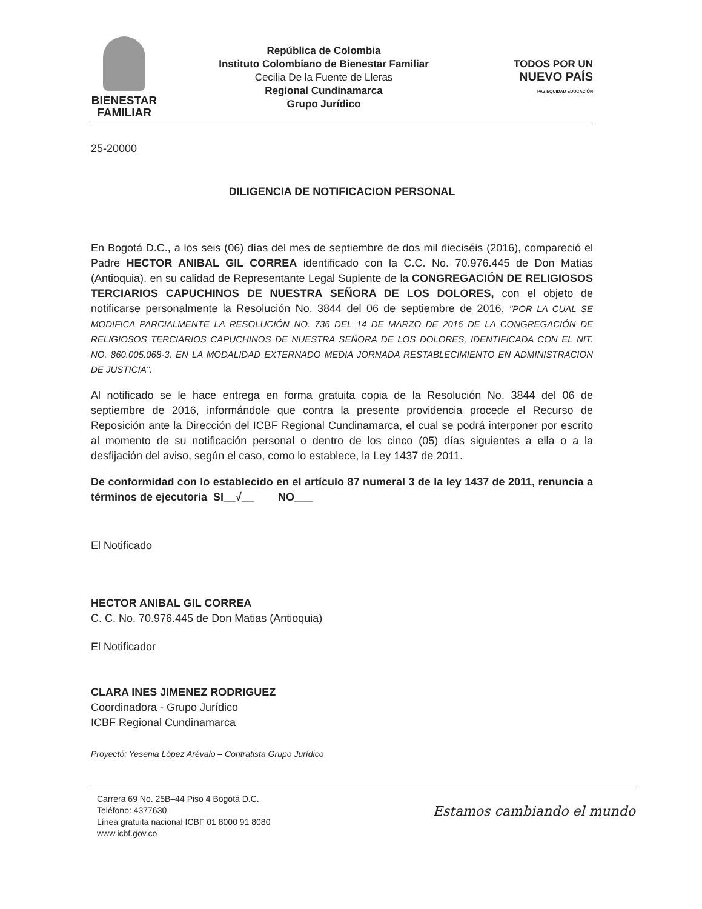BIENESTAR
FAMILIAR
República de Colombia
Instituto Colombiano de Bienestar Familiar
Cecilia De la Fuente de Lleras
Regional Cundinamarca
Grupo Jurídico
TODOS POR UN
NUEVO PAÍS
PAZ EQUIDAD EDUCACIÓN
25-20000
DILIGENCIA DE NOTIFICACION PERSONAL
En Bogotá D.C., a los seis (06) días del mes de septiembre de dos mil dieciséis (2016), compareció el Padre HECTOR ANIBAL GIL CORREA identificado con la C.C. No. 70.976.445 de Don Matias (Antioquia), en su calidad de Representante Legal Suplente de la CONGREGACIÓN DE RELIGIOSOS TERCIARIOS CAPUCHINOS DE NUESTRA SEÑORA DE LOS DOLORES, con el objeto de notificarse personalmente la Resolución No. 3844 del 06 de septiembre de 2016, "POR LA CUAL SE MODIFICA PARCIALMENTE LA RESOLUCIÓN NO. 736 DEL 14 DE MARZO DE 2016 DE LA CONGREGACIÓN DE RELIGIOSOS TERCIARIOS CAPUCHINOS DE NUESTRA SEÑORA DE LOS DOLORES, IDENTIFICADA CON EL NIT. NO. 860.005.068-3, EN LA MODALIDAD EXTERNADO MEDIA JORNADA RESTABLECIMIENTO EN ADMINISTRACION DE JUSTICIA".
Al notificado se le hace entrega en forma gratuita copia de la Resolución No. 3844 del 06 de septiembre de 2016, informándole que contra la presente providencia procede el Recurso de Reposición ante la Dirección del ICBF Regional Cundinamarca, el cual se podrá interponer por escrito al momento de su notificación personal o dentro de los cinco (05) días siguientes a ella o a la desfijación del aviso, según el caso, como lo establece, la Ley 1437 de 2011.
De conformidad con lo establecido en el artículo 87 numeral 3 de la ley 1437 de 2011, renuncia a términos de ejecutoria SI__√__ NO___
El Notificado
HECTOR ANIBAL GIL CORREA
C. C. No. 70.976.445 de Don Matias (Antioquia)
El Notificador
CLARA INES JIMENEZ RODRIGUEZ
Coordinadora - Grupo Jurídico
ICBF Regional Cundinamarca
Proyectó: Yesenia López Arévalo – Contratista Grupo Jurídico
Carrera 69 No. 25B–44 Piso 4 Bogotá D.C.
Teléfono: 4377630
Línea gratuita nacional ICBF 01 8000 91 8080
www.icbf.gov.co
Estamos cambiando el mundo